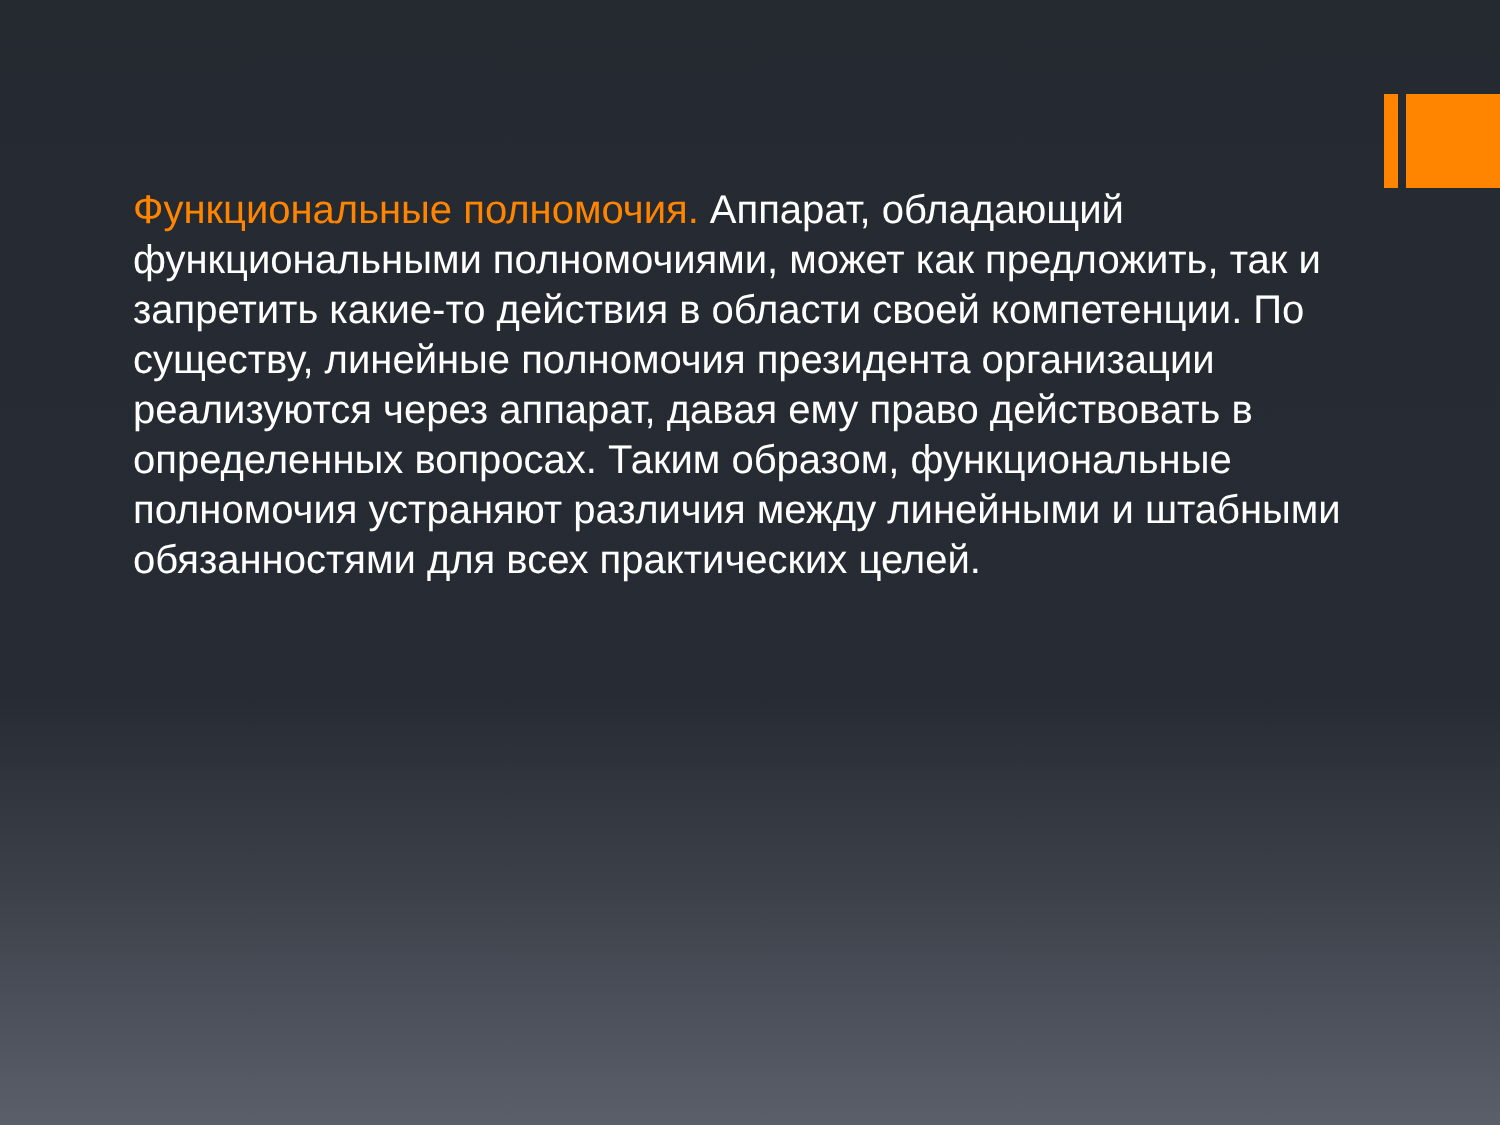Функциональные полномочия. Аппарат, обладающий функциональными полномочиями, может как предложить, так и запретить какие-то действия в области своей компетенции. По существу, линейные полномочия президента организации реализуются через аппарат, давая ему право действовать в определенных вопросах. Таким образом, функциональные полномочия устраняют различия между линейными и штабными обязанностями для всех практических целей.